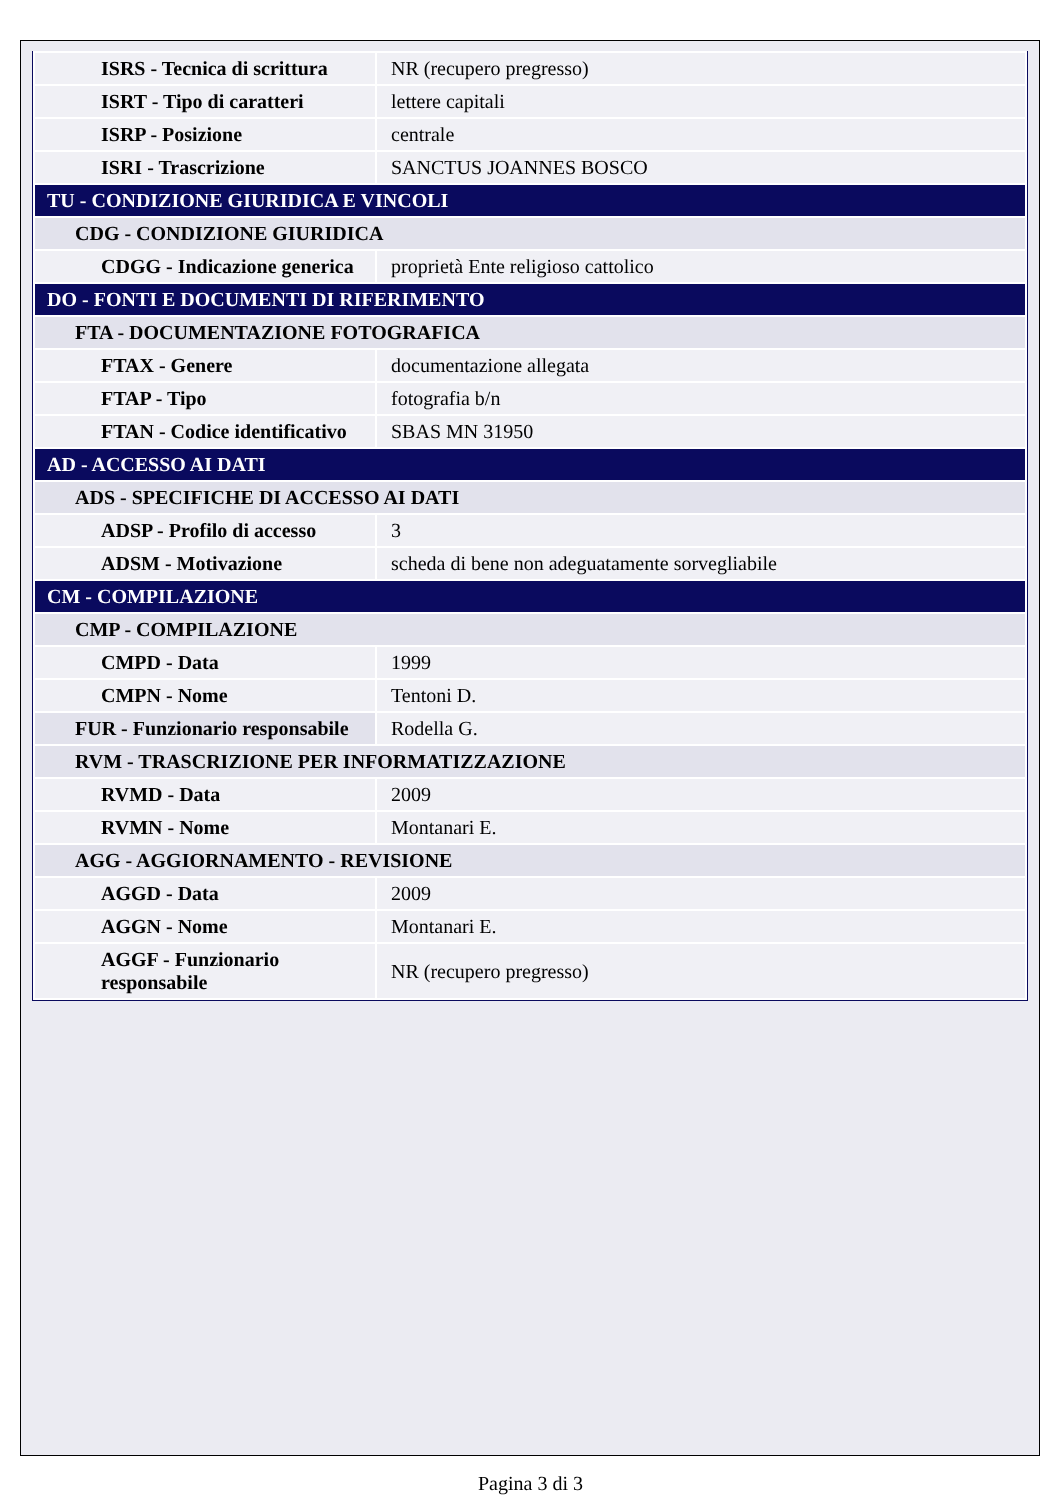| ISRS - Tecnica di scrittura | NR (recupero pregresso) |
| ISRT - Tipo di caratteri | lettere capitali |
| ISRP - Posizione | centrale |
| ISRI - Trascrizione | SANCTUS JOANNES BOSCO |
| TU - CONDIZIONE GIURIDICA E VINCOLI | |
| CDG - CONDIZIONE GIURIDICA | |
| CDGG - Indicazione generica | proprietà Ente religioso cattolico |
| DO - FONTI E DOCUMENTI DI RIFERIMENTO | |
| FTA - DOCUMENTAZIONE FOTOGRAFICA | |
| FTAX - Genere | documentazione allegata |
| FTAP - Tipo | fotografia b/n |
| FTAN - Codice identificativo | SBAS MN 31950 |
| AD - ACCESSO AI DATI | |
| ADS - SPECIFICHE DI ACCESSO AI DATI | |
| ADSP - Profilo di accesso | 3 |
| ADSM - Motivazione | scheda di bene non adeguatamente sorvegliabile |
| CM - COMPILAZIONE | |
| CMP - COMPILAZIONE | |
| CMPD - Data | 1999 |
| CMPN - Nome | Tentoni D. |
| FUR - Funzionario responsabile | Rodella G. |
| RVM - TRASCRIZIONE PER INFORMATIZZAZIONE | |
| RVMD - Data | 2009 |
| RVMN - Nome | Montanari E. |
| AGG - AGGIORNAMENTO - REVISIONE | |
| AGGD - Data | 2009 |
| AGGN - Nome | Montanari E. |
| AGGF - Funzionario responsabile | NR (recupero pregresso) |
Pagina 3 di 3